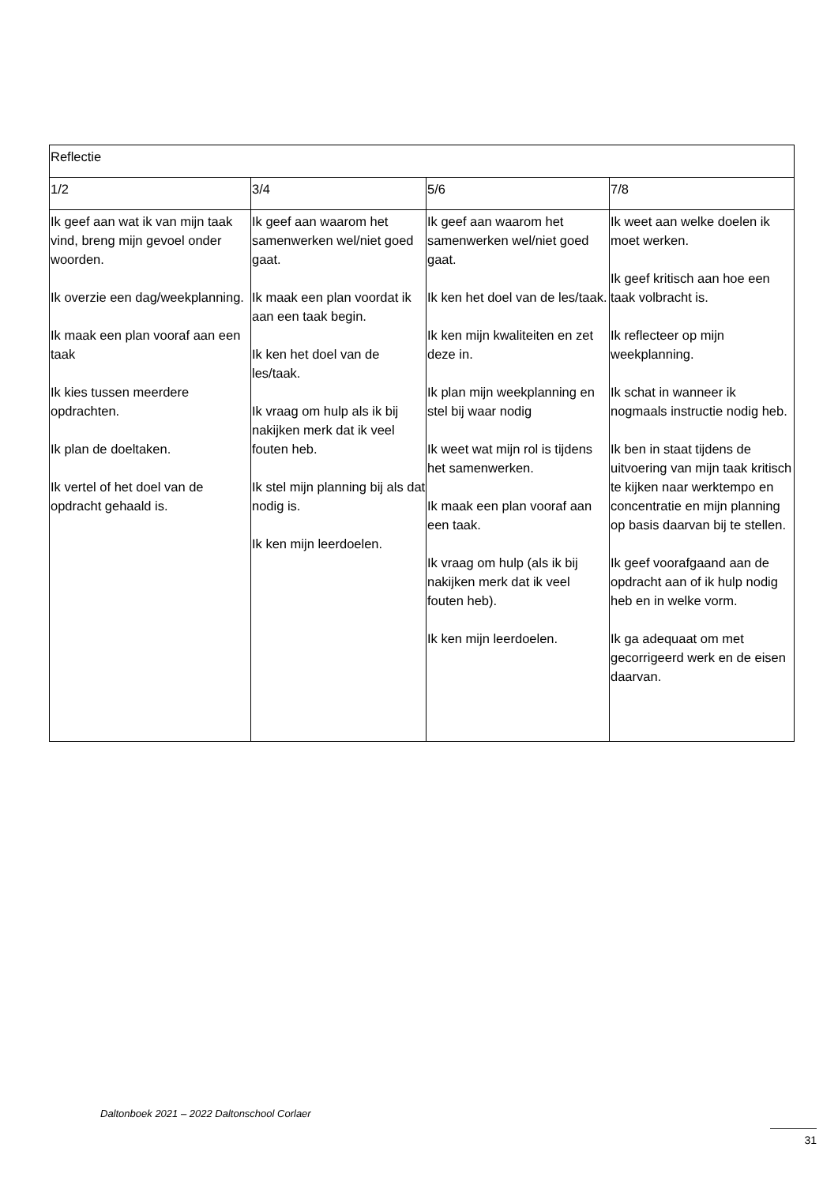| Reflectie | | | |
| 1/2 | 3/4 | 5/6 | 7/8 |
| Ik geef aan wat ik van mijn taak vind, breng mijn gevoel onder woorden. Ik overzie een dag/weekplanning. Ik maak een plan vooraf aan een taak Ik kies tussen meerdere opdrachten. Ik plan de doeltaken. Ik vertel of het doel van de opdracht gehaald is. | Ik geef aan waarom het samenwerken wel/niet goed gaat. Ik maak een plan voordat ik aan een taak begin. Ik ken het doel van de les/taak. Ik vraag om hulp als ik bij nakijken merk dat ik veel fouten heb. Ik stel mijn planning bij als dat nodig is. Ik ken mijn leerdoelen. | Ik geef aan waarom het samenwerken wel/niet goed gaat. Ik ken het doel van de les/taak. Ik ken mijn kwaliteiten en zet deze in. Ik plan mijn weekplanning en stel bij waar nodig Ik weet wat mijn rol is tijdens het samenwerken. Ik maak een plan vooraf aan een taak. Ik vraag om hulp (als ik bij nakijken merk dat ik veel fouten heb). Ik ken mijn leerdoelen. | Ik weet aan welke doelen ik moet werken. Ik geef kritisch aan hoe een taak volbracht is. Ik reflecteer op mijn weekplanning. Ik schat in wanneer ik nogmaals instructie nodig heb. Ik ben in staat tijdens de uitvoering van mijn taak kritisch te kijken naar werktempo en concentratie en mijn planning op basis daarvan bij te stellen. Ik geef voorafgaand aan de opdracht aan of ik hulp nodig heb en in welke vorm. Ik ga adequaat om met gecorrigeerd werk en de eisen daarvan. |
Daltonboek 2021 – 2022 Daltonschool Corlaer
31